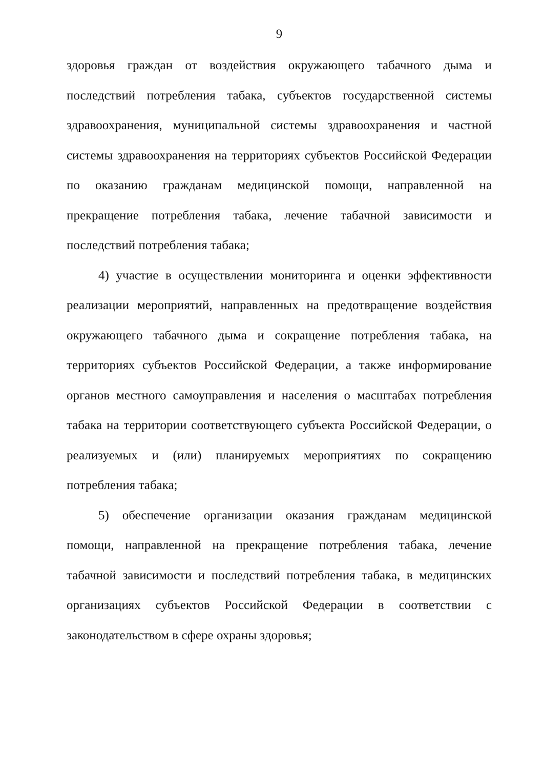9
здоровья граждан от воздействия окружающего табачного дыма и последствий потребления табака, субъектов государственной системы здравоохранения, муниципальной системы здравоохранения и частной системы здравоохранения на территориях субъектов Российской Федерации по оказанию гражданам медицинской помощи, направленной на прекращение потребления табака, лечение табачной зависимости и последствий потребления табака;
4) участие в осуществлении мониторинга и оценки эффективности реализации мероприятий, направленных на предотвращение воздействия окружающего табачного дыма и сокращение потребления табака, на территориях субъектов Российской Федерации, а также информирование органов местного самоуправления и населения о масштабах потребления табака на территории соответствующего субъекта Российской Федерации, о реализуемых и (или) планируемых мероприятиях по сокращению потребления табака;
5) обеспечение организации оказания гражданам медицинской помощи, направленной на прекращение потребления табака, лечение табачной зависимости и последствий потребления табака, в медицинских организациях субъектов Российской Федерации в соответствии с законодательством в сфере охраны здоровья;